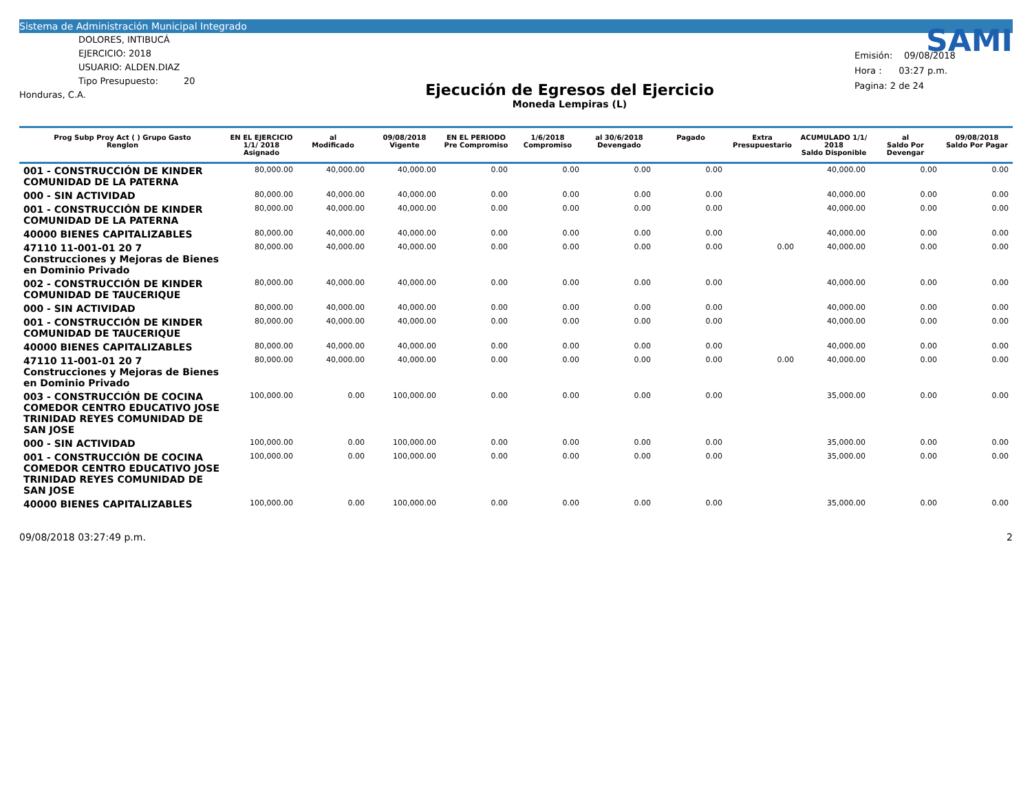Sistema de Administración Municipal Integrado
DOLORES, INTIBUCÁ
EJERCICIO: 2018
USUARIO: ALDEN.DIAZ
Tipo Presupuesto: 20
Honduras, C.A.
Ejecución de Egresos del Ejercicio
Moneda Lempiras (L)
SAMI
Emisión: 09/08/2018
Hora : 03:27 p.m.
Pagina: 2 de 24
| Prog Subp Proy Act ( ) Grupo Gasto Renglon | EN EL EJERCICIO 1/1/ 2018 Asignado | al Modificado | 09/08/2018 Vigente | EN EL PERIODO Pre Compromiso | 1/6/2018 Compromiso | al 30/6/2018 Devengado | Pagado | Extra Presupuestario | ACUMULADO 1/1/ 2018 Saldo Disponible | al Saldo Por Devengar | 09/08/2018 Saldo Por Pagar |
| --- | --- | --- | --- | --- | --- | --- | --- | --- | --- | --- | --- |
| 001 - CONSTRUCCIÓN DE KINDER COMUNIDAD DE LA PATERNA | 80,000.00 | 40,000.00 | 40,000.00 | 0.00 | 0.00 | 0.00 | 0.00 | | 40,000.00 | 0.00 | 0.00 |
| 000 - SIN ACTIVIDAD | 80,000.00 | 40,000.00 | 40,000.00 | 0.00 | 0.00 | 0.00 | 0.00 | | 40,000.00 | 0.00 | 0.00 |
| 001 - CONSTRUCCIÓN DE KINDER COMUNIDAD DE LA PATERNA | 80,000.00 | 40,000.00 | 40,000.00 | 0.00 | 0.00 | 0.00 | 0.00 | | 40,000.00 | 0.00 | 0.00 |
| 40000 BIENES CAPITALIZABLES | 80,000.00 | 40,000.00 | 40,000.00 | 0.00 | 0.00 | 0.00 | 0.00 | | 40,000.00 | 0.00 | 0.00 |
| 47110 11-001-01 20 7 Construcciones y Mejoras de Bienes en Dominio Privado | 80,000.00 | 40,000.00 | 40,000.00 | 0.00 | 0.00 | 0.00 | 0.00 | 0.00 | 40,000.00 | 0.00 | 0.00 |
| 002 - CONSTRUCCIÓN DE KINDER COMUNIDAD DE TAUCERIQUE | 80,000.00 | 40,000.00 | 40,000.00 | 0.00 | 0.00 | 0.00 | 0.00 | | 40,000.00 | 0.00 | 0.00 |
| 000 - SIN ACTIVIDAD | 80,000.00 | 40,000.00 | 40,000.00 | 0.00 | 0.00 | 0.00 | 0.00 | | 40,000.00 | 0.00 | 0.00 |
| 001 - CONSTRUCCIÓN DE KINDER COMUNIDAD DE TAUCERIQUE | 80,000.00 | 40,000.00 | 40,000.00 | 0.00 | 0.00 | 0.00 | 0.00 | | 40,000.00 | 0.00 | 0.00 |
| 40000 BIENES CAPITALIZABLES | 80,000.00 | 40,000.00 | 40,000.00 | 0.00 | 0.00 | 0.00 | 0.00 | | 40,000.00 | 0.00 | 0.00 |
| 47110 11-001-01 20 7 Construcciones y Mejoras de Bienes en Dominio Privado | 80,000.00 | 40,000.00 | 40,000.00 | 0.00 | 0.00 | 0.00 | 0.00 | 0.00 | 40,000.00 | 0.00 | 0.00 |
| 003 - CONSTRUCCIÓN DE COCINA COMEDOR CENTRO EDUCATIVO JOSE TRINIDAD REYES COMUNIDAD DE SAN JOSE | 100,000.00 | 0.00 | 100,000.00 | 0.00 | 0.00 | 0.00 | 0.00 | | 35,000.00 | 0.00 | 0.00 |
| 000 - SIN ACTIVIDAD | 100,000.00 | 0.00 | 100,000.00 | 0.00 | 0.00 | 0.00 | 0.00 | | 35,000.00 | 0.00 | 0.00 |
| 001 - CONSTRUCCIÓN DE COCINA COMEDOR CENTRO EDUCATIVO JOSE TRINIDAD REYES COMUNIDAD DE SAN JOSE | 100,000.00 | 0.00 | 100,000.00 | 0.00 | 0.00 | 0.00 | 0.00 | | 35,000.00 | 0.00 | 0.00 |
| 40000 BIENES CAPITALIZABLES | 100,000.00 | 0.00 | 100,000.00 | 0.00 | 0.00 | 0.00 | 0.00 | | 35,000.00 | 0.00 | 0.00 |
09/08/2018 03:27:49 p.m. 2